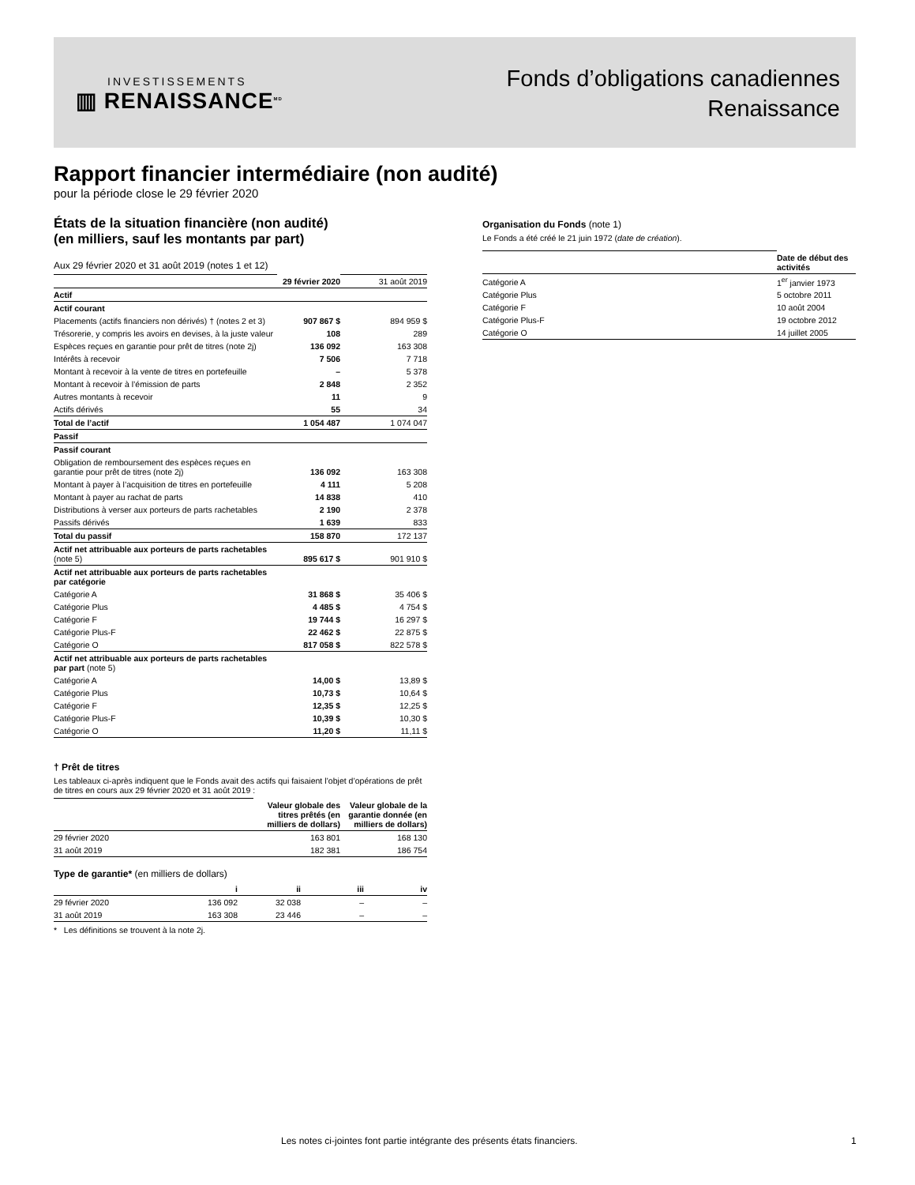INVESTISSEMENTS
▥ RENAISSANCE<sup>MD</sup>
Fonds d’obligations canadiennes
Renaissance
Rapport financier intermédiaire (non audité)
pour la période close le 29 février 2020
États de la situation financière (non audité)
(en milliers, sauf les montants par part)
Aux 29 février 2020 et 31 août 2019 (notes 1 et 12)
| | 29 février 2020 | 31 août 2019 |
| Actif | | |
| Actif courant | | |
| Placements (actifs financiers non dérivés) † (notes 2 et 3) | 907 867 $ | 894 959 $ |
| Trésorerie, y compris les avoirs en devises, à la juste valeur | 108 | 289 |
| Espèces reçues en garantie pour prêt de titres (note 2j) | 136 092 | 163 308 |
| Intérêts à recevoir | 7 506 | 7 718 |
| Montant à recevoir à la vente de titres en portefeuille | – | 5 378 |
| Montant à recevoir à l’émission de parts | 2 848 | 2 352 |
| Autres montants à recevoir | 11 | 9 |
| Actifs dérivés | 55 | 34 |
| Total de l’actif | 1 054 487 | 1 074 047 |
| Passif | | |
| Passif courant | | |
| Obligation de remboursement des espèces reçues en garantie pour prêt de titres (note 2j) | 136 092 | 163 308 |
| Montant à payer à l’acquisition de titres en portefeuille | 4 111 | 5 208 |
| Montant à payer au rachat de parts | 14 838 | 410 |
| Distributions à verser aux porteurs de parts rachetables | 2 190 | 2 378 |
| Passifs dérivés | 1 639 | 833 |
| Total du passif | 158 870 | 172 137 |
| Actif net attribuable aux porteurs de parts rachetables (note 5) | 895 617 $ | 901 910 $ |
| Actif net attribuable aux porteurs de parts rachetables par catégorie | | |
| Catégorie A | 31 868 $ | 35 406 $ |
| Catégorie Plus | 4 485 $ | 4 754 $ |
| Catégorie F | 19 744 $ | 16 297 $ |
| Catégorie Plus-F | 22 462 $ | 22 875 $ |
| Catégorie O | 817 058 $ | 822 578 $ |
| Actif net attribuable aux porteurs de parts rachetables par part (note 5) | | |
| Catégorie A | 14,00 $ | 13,89 $ |
| Catégorie Plus | 10,73 $ | 10,64 $ |
| Catégorie F | 12,35 $ | 12,25 $ |
| Catégorie Plus-F | 10,39 $ | 10,30 $ |
| Catégorie O | 11,20 $ | 11,11 $ |
† Prêt de titres
Les tableaux ci-après indiquent que le Fonds avait des actifs qui faisaient l’objet d’opérations de prêt de titres en cours aux 29 février 2020 et 31 août 2019 :
| | Valeur globale des titres prêtés (en milliers de dollars) | Valeur globale de la garantie donnée (en milliers de dollars) |
| 29 février 2020 | 163 801 | 168 130 |
| 31 août 2019 | 182 381 | 186 754 |
Type de garantie* (en milliers de dollars)
| | i | ii | iii | iv |
| 29 février 2020 | 136 092 | 32 038 | – | – |
| 31 août 2019 | 163 308 | 23 446 | – | – |
* Les définitions se trouvent à la note 2j.
Organisation du Fonds (note 1)
Le Fonds a été créé le 21 juin 1972 (date de création).
| | Date de début des activités |
| Catégorie A | 1<sup>er</sup> janvier 1973 |
| Catégorie Plus | 5 octobre 2011 |
| Catégorie F | 10 août 2004 |
| Catégorie Plus-F | 19 octobre 2012 |
| Catégorie O | 14 juillet 2005 |
Les notes ci-jointes font partie intégrante des présents états financiers.
1